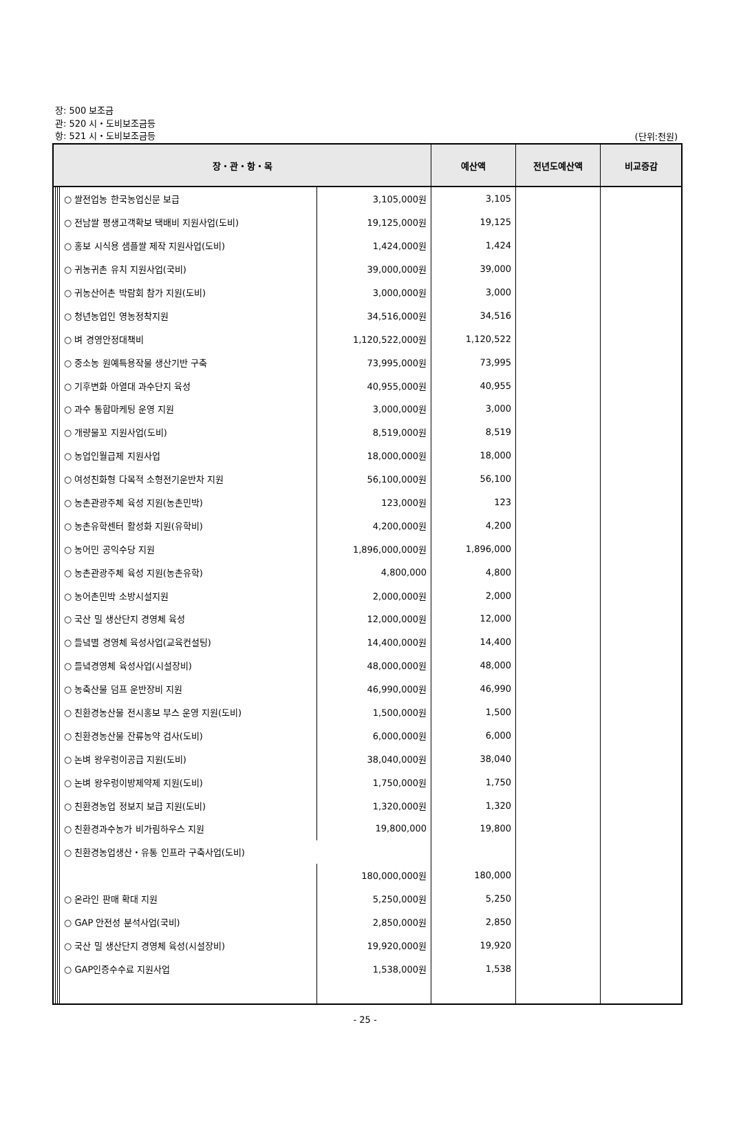장: 500 보조금
관: 520 시・도비보조금등
항: 521 시・도비보조금등
(단위:천원)
| 장・관・항・목 | | | | | 예산액 | 전년도예산액 | 비교증감 |
| --- | --- | --- | --- | --- | --- | --- | --- |
| | | | ○ 쌀전업농 한국농업신문 보급 | 3,105,000원 | 3,105 | | |
| | | | ○ 전남쌀 평생고객확보 택배비 지원사업(도비) | 19,125,000원 | 19,125 | | |
| | | | ○ 홍보 시식용 샘플쌀 제작 지원사업(도비) | 1,424,000원 | 1,424 | | |
| | | | ○ 귀농귀촌 유치 지원사업(국비) | 39,000,000원 | 39,000 | | |
| | | | ○ 귀농산어촌 박람회 참가 지원(도비) | 3,000,000원 | 3,000 | | |
| | | | ○ 청년농업인 영농정착지원 | 34,516,000원 | 34,516 | | |
| | | | ○ 벼 경영안정대책비 | 1,120,522,000원 | 1,120,522 | | |
| | | | ○ 중소농 원예특용작물 생산기반 구축 | 73,995,000원 | 73,995 | | |
| | | | ○ 기후변화 아열대 과수단지 육성 | 40,955,000원 | 40,955 | | |
| | | | ○ 과수 통합마케팅 운영 지원 | 3,000,000원 | 3,000 | | |
| | | | ○ 개량물꼬 지원사업(도비) | 8,519,000원 | 8,519 | | |
| | | | ○ 농업인월급제 지원사업 | 18,000,000원 | 18,000 | | |
| | | | ○ 여성친화형 다목적 소형전기운반차 지원 | 56,100,000원 | 56,100 | | |
| | | | ○ 농촌관광주체 육성 지원(농촌민박) | 123,000원 | 123 | | |
| | | | ○ 농촌유학센터 활성화 지원(유학비) | 4,200,000원 | 4,200 | | |
| | | | ○ 농어민 공익수당 지원 | 1,896,000,000원 | 1,896,000 | | |
| | | | ○ 농촌관광주체 육성 지원(농촌유학) | 4,800,000 | 4,800 | | |
| | | | ○ 농어촌민박 소방시설지원 | 2,000,000원 | 2,000 | | |
| | | | ○ 국산 밀 생산단지 경영체 육성 | 12,000,000원 | 12,000 | | |
| | | | ○ 들녘별 경영체 육성사업(교육컨설팅) | 14,400,000원 | 14,400 | | |
| | | | ○ 들녘경영체 육성사업(시설장비) | 48,000,000원 | 48,000 | | |
| | | | ○ 농축산물 덤프 운반장비 지원 | 46,990,000원 | 46,990 | | |
| | | | ○ 친환경농산물 전시홍보 부스 운영 지원(도비) | 1,500,000원 | 1,500 | | |
| | | | ○ 친환경농산물 잔류농약 검사(도비) | 6,000,000원 | 6,000 | | |
| | | | ○ 논벼 왕우렁이공급 지원(도비) | 38,040,000원 | 38,040 | | |
| | | | ○ 논벼 왕우렁이방제약제 지원(도비) | 1,750,000원 | 1,750 | | |
| | | | ○ 친환경농업 정보지 보급 지원(도비) | 1,320,000원 | 1,320 | | |
| | | | ○ 친환경과수농가 비가림하우스 지원 | 19,800,000 | 19,800 | | |
| | | | ○ 친환경농업생산・유통 인프라 구축사업(도비) | | | | |
| | | | | 180,000,000원 | 180,000 | | |
| | | | ○ 온라인 판매 확대 지원 | 5,250,000원 | 5,250 | | |
| | | | ○ GAP 안전성 분석사업(국비) | 2,850,000원 | 2,850 | | |
| | | | ○ 국산 밀 생산단지 경영체 육성(시설장비) | 19,920,000원 | 19,920 | | |
| | | | ○ GAP인증수수료 지원사업 | 1,538,000원 | 1,538 | | |
- 25 -